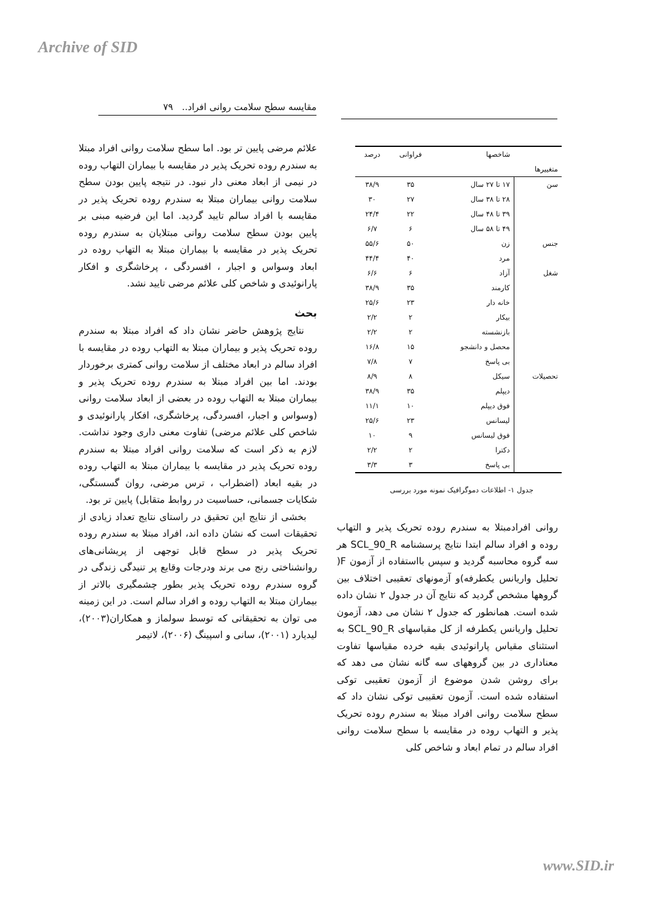Archive of SID
مقایسه سطح سلامت روانی افراد.. ۷۹
علائم مرضی پایین تر بود. اما سطح سلامت روانی افراد مبتلا به سندرم روده تحریک پذیر در مقایسه با بیماران التهاب روده در نیمی از ابعاد معنی دار نبود. در نتیجه پایین بودن سطح سلامت روانی بیماران مبتلا به سندرم روده تحریک پذیر در مقایسه با افراد سالم تایید گردید. اما این فرضیه مبنی بر پایین بودن سطح سلامت روانی مبتلایان به سندرم روده تحریک پذیر در مقایسه با بیماران مبتلا به التهاب روده در ابعاد وسواس و اجبار ، افسردگی ، پرخاشگری و افکار پارانوئیدی و شاخص کلی علائم مرضی تایید نشد.
بحث
نتایج پژوهش حاضر نشان داد که افراد مبتلا به سندرم روده تحریک پذیر و بیماران مبتلا به التهاب روده در مقایسه با افراد سالم در ابعاد مختلف از سلامت روانی کمتری برخوردار بودند. اما بین افراد مبتلا به سندرم روده تحریک پذیر و بیماران مبتلا به التهاب روده در بعضی از ابعاد سلامت روانی (وسواس و اجبار، افسردگی، پرخاشگری، افکار پارانوئیدی و شاخص کلی علائم مرضی) تفاوت معنی داری وجود نداشت. لازم به ذکر است که سلامت روانی افراد مبتلا به سندرم روده تحریک پذیر در مقایسه با بیماران مبتلا به التهاب روده در بقیه ابعاد (اضطراب ، ترس مرضی، روان گسستگی، شکایات جسمانی، حساسیت در روابط متقابل) پایین تر بود.
بخشی از نتایج این تحقیق در راستای نتایج تعداد زیادی از تحقیقات است که نشان داده اند، افراد مبتلا به سندرم روده تحریک پذیر در سطح قابل توجهی از پریشانی‌های روانشناختی رنج می برند ودرجات وقایع پر تنیدگی زندگی در گروه سندرم روده تحریک پذیر بطور چشمگیری بالاتر از بیماران مبتلا به التهاب روده و افراد سالم است. در این زمینه می توان به تحقیقاتی که توسط سولماز و همکاران(۲۰۰۳)، لیدیارد (۲۰۰۱)، سانی و اسپینگ (۲۰۰۶)، لاتیمر
| | شاخصها | فراوانی | درصد |
| --- | --- | --- | --- |
| متغییرها | | | |
| سن | ۱۷ تا ۲۷ سال | ۳۵ | ۳۸/۹ |
| | ۲۸ تا ۳۸ سال | ۲۷ | ۳۰ |
| | ۳۹ تا ۴۸ سال | ۲۲ | ۲۴/۴ |
| | ۴۹ تا ۵۸ سال | ۶ | ۶/۷ |
| جنس | زن | ۵۰ | ۵۵/۶ |
| | مرد | ۴۰ | ۴۴/۴ |
| شغل | آزاد | ۶ | ۶/۶ |
| | کارمند | ۳۵ | ۳۸/۹ |
| | خانه دار | ۲۳ | ۲۵/۶ |
| | بیکار | ۲ | ۲/۲ |
| | بازنشسته | ۲ | ۲/۲ |
| | محصل و دانشجو | ۱۵ | ۱۶/۸ |
| | بی پاسخ | ۷ | ۷/۸ |
| تحصیلات | سیکل | ۸ | ۸/۹ |
| | دیپلم | ۳۵ | ۳۸/۹ |
| | فوق دیپلم | ۱۰ | ۱۱/۱ |
| | لیسانس | ۲۳ | ۲۵/۶ |
| | فوق لیسانس | ۹ | ۱۰ |
| | دکترا | ۲ | ۲/۲ |
| | بی پاسخ | ۳ | ۳/۳ |
جدول ۱- اطلاعات دموگرافیک نمونه مورد بررسی
روانی افرادمبتلا به سندرم روده تحریک پذیر و التهاب روده و افراد سالم ابتدا نتایج پرسشنامه SCL_90_R هر سه گروه محاسبه گردید و سپس بااستفاده از آزمون F( تحلیل واریانس یکطرفه)و آزمونهای تعقیبی اختلاف بین گروهها مشخص گردید که نتایج آن در جدول ۲ نشان داده شده است. همانطور که جدول ۲ نشان می دهد، آزمون تحلیل واریانس یکطرفه از کل مقیاسهای SCL_90_R به استثنای مقیاس پارانوئیدی بقیه خرده مقیاسها تفاوت معناداری در بین گروههای سه گانه نشان می دهد که برای روشن شدن موضوع از آزمون تعقیبی توکی استفاده شده است. آزمون تعقیبی توکی نشان داد که سطح سلامت روانی افراد مبتلا به سندرم روده تحریک پذیر و التهاب روده در مقایسه با سطح سلامت روانی افراد سالم در تمام ابعاد و شاخص کلی
www.SID.ir